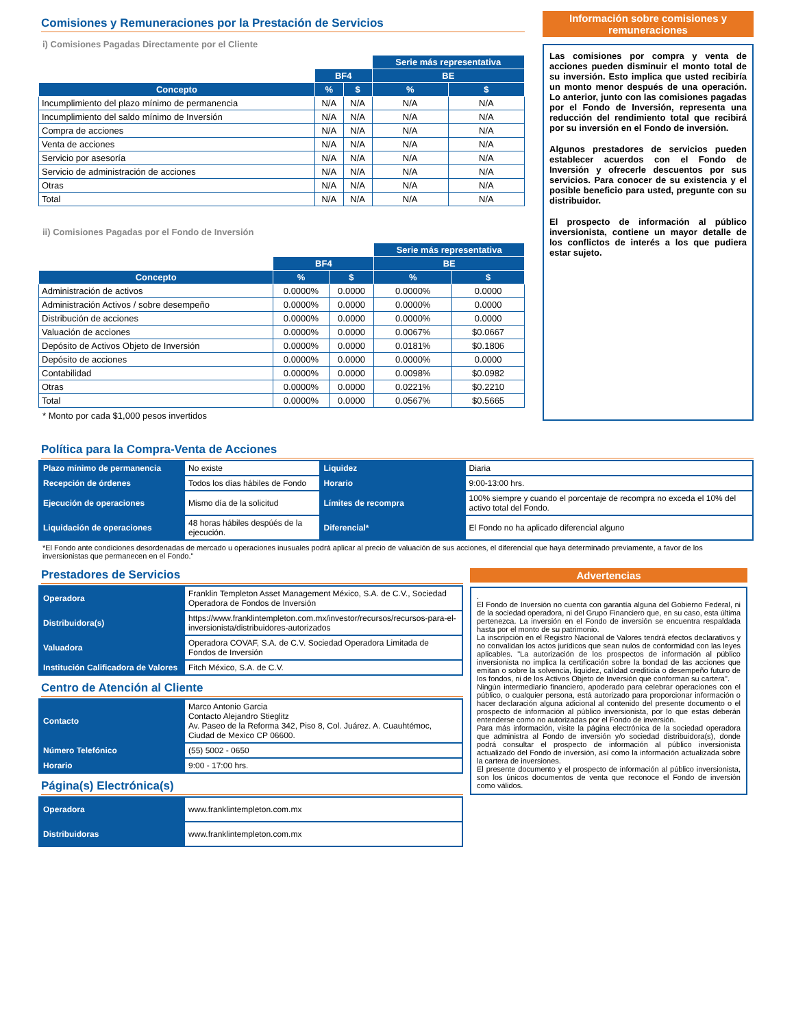Comisiones y Remuneraciones por la Prestación de Servicios
i) Comisiones Pagadas Directamente por el Cliente
| | | | Serie más representativa | |
| --- | --- | --- | --- | --- |
| | BF4 | | BE | |
| Concepto | % | $ | % | $ |
| Incumplimiento del plazo mínimo de permanencia | N/A | N/A | N/A | N/A |
| Incumplimiento del saldo mínimo de Inversión | N/A | N/A | N/A | N/A |
| Compra de acciones | N/A | N/A | N/A | N/A |
| Venta de acciones | N/A | N/A | N/A | N/A |
| Servicio por asesoría | N/A | N/A | N/A | N/A |
| Servicio de administración de acciones | N/A | N/A | N/A | N/A |
| Otras | N/A | N/A | N/A | N/A |
| Total | N/A | N/A | N/A | N/A |
ii) Comisiones Pagadas por el Fondo de Inversión
| | | | Serie más representativa | |
| --- | --- | --- | --- | --- |
| | BF4 | | BE | |
| Concepto | % | $ | % | $ |
| Administración de activos | 0.0000% | 0.0000 | 0.0000% | 0.0000 |
| Administración Activos / sobre desempeño | 0.0000% | 0.0000 | 0.0000% | 0.0000 |
| Distribución de acciones | 0.0000% | 0.0000 | 0.0000% | 0.0000 |
| Valuación de acciones | 0.0000% | 0.0000 | 0.0067% | $0.0667 |
| Depósito de Activos Objeto de Inversión | 0.0000% | 0.0000 | 0.0181% | $0.1806 |
| Depósito de acciones | 0.0000% | 0.0000 | 0.0000% | 0.0000 |
| Contabilidad | 0.0000% | 0.0000 | 0.0098% | $0.0982 |
| Otras | 0.0000% | 0.0000 | 0.0221% | $0.2210 |
| Total | 0.0000% | 0.0000 | 0.0567% | $0.5665 |
* Monto por cada $1,000 pesos invertidos
Información sobre comisiones y remuneraciones
Las comisiones por compra y venta de acciones pueden disminuir el monto total de su inversión. Esto implica que usted recibiría un monto menor después de una operación. Lo anterior, junto con las comisiones pagadas por el Fondo de Inversión, representa una reducción del rendimiento total que recibirá por su inversión en el Fondo de inversión.
Algunos prestadores de servicios pueden establecer acuerdos con el Fondo de Inversión y ofrecerle descuentos por sus servicios. Para conocer de su existencia y el posible beneficio para usted, pregunte con su distribuidor.
El prospecto de información al público inversionista, contiene un mayor detalle de los conflictos de interés a los que pudiera estar sujeto.
Política para la Compra-Venta de Acciones
| Plazo mínimo de permanencia | No existe | Liquidez | Diaria |
| Recepción de órdenes | Todos los días hábiles de Fondo | Horario | 9:00-13:00 hrs. |
| Ejecución de operaciones | Mismo día de la solicitud | Límites de recompra | 100% siempre y cuando el porcentaje de recompra no exceda el 10% del activo total del Fondo. |
| Liquidación de operaciones | 48 horas hábiles despúés de la ejecución. | Diferencial* | El Fondo no ha aplicado diferencial alguno |
*El Fondo ante condiciones desordenadas de mercado u operaciones inusuales podrá aplicar al precio de valuación de sus acciones, el diferencial que haya determinado previamente, a favor de los inversionistas que permanecen en el Fondo."
Prestadores de Servicios
| Operadora | Franklin Templeton Asset Management México, S.A. de C.V., Sociedad Operadora de Fondos de Inversión |
| Distribuidora(s) | https://www.franklintempleton.com.mx/investor/recursos/recursos-para-el-inversionista/distribuidores-autorizados |
| Valuadora | Operadora COVAF, S.A. de C.V. Sociedad Operadora Limitada de Fondos de Inversión |
| Institución Calificadora de Valores | Fitch México, S.A. de C.V. |
Centro de Atención al Cliente
| Contacto | Marco Antonio Garcia Contacto Alejandro Stieglitz Av. Paseo de la Reforma 342, Piso 8, Col. Juárez. A. Cuauhtémoc, Ciudad de Mexico CP 06600. |
| Número Telefónico | (55) 5002 - 0650 |
| Horario | 9:00 - 17:00 hrs. |
Página(s) Electrónica(s)
| Operadora | www.franklintempleton.com.mx |
| Distribuidoras | www.franklintempleton.com.mx |
Advertencias
.
El Fondo de Inversión no cuenta con garantía alguna del Gobierno Federal, ni de la sociedad operadora, ni del Grupo Financiero que, en su caso, esta última pertenezca. La inversión en el Fondo de inversión se encuentra respaldada hasta por el monto de su patrimonio.
La inscripción en el Registro Nacional de Valores tendrá efectos declarativos y no convalidan los actos jurídicos que sean nulos de conformidad con las leyes aplicables. "La autorización de los prospectos de información al público inversionista no implica la certificación sobre la bondad de las acciones que emitan o sobre la solvencia, liquidez, calidad crediticia o desempeño futuro de los fondos, ni de los Activos Objeto de Inversión que conforman su cartera".
Ningún intermediario financiero, apoderado para celebrar operaciones con el público, o cualquier persona, está autorizado para proporcionar información o hacer declaración alguna adicional al contenido del presente documento o el prospecto de información al público inversionista, por lo que estas deberán entenderse como no autorizadas por el Fondo de inversión.
Para más información, visite la página electrónica de la sociedad operadora que administra al Fondo de inversión y/o sociedad distribuidora(s), donde podrá consultar el prospecto de información al público inversionista actualizado del Fondo de inversión, así como la información actualizada sobre la cartera de inversiones.
El presente documento y el prospecto de información al público inversionista, son los únicos documentos de venta que reconoce el Fondo de inversión como válidos.